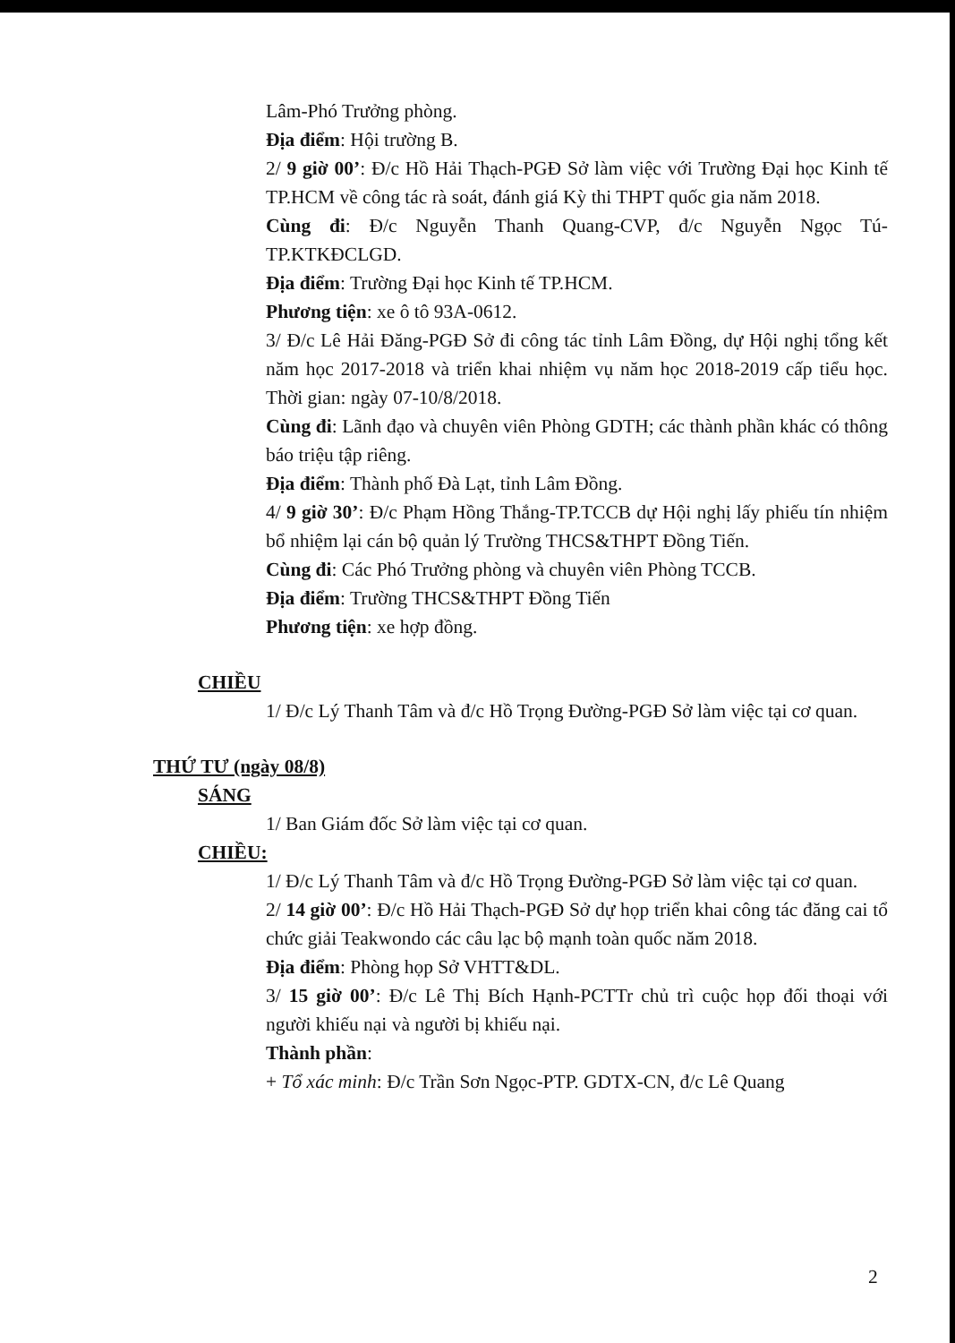Lâm-Phó Trưởng phòng.
Địa điểm: Hội trường B.
2/ 9 giờ 00’: Đ/c Hồ Hải Thạch-PGĐ Sở làm việc với Trường Đại học Kinh tế TP.HCM về công tác rà soát, đánh giá Kỳ thi THPT quốc gia năm 2018.
Cùng đi: Đ/c Nguyễn Thanh Quang-CVP, đ/c Nguyễn Ngọc Tú-TP.KTKĐCLGD.
Địa điểm: Trường Đại học Kinh tế TP.HCM.
Phương tiện: xe ô tô 93A-0612.
3/ Đ/c Lê Hải Đăng-PGĐ Sở đi công tác tỉnh Lâm Đồng, dự Hội nghị tổng kết năm học 2017-2018 và triển khai nhiệm vụ năm học 2018-2019 cấp tiểu học. Thời gian: ngày 07-10/8/2018.
Cùng đi: Lãnh đạo và chuyên viên Phòng GDTH; các thành phần khác có thông báo triệu tập riêng.
Địa điểm: Thành phố Đà Lạt, tỉnh Lâm Đồng.
4/ 9 giờ 30’: Đ/c Phạm Hồng Thắng-TP.TCCB dự Hội nghị lấy phiếu tín nhiệm bổ nhiệm lại cán bộ quản lý Trường THCS&THPT Đồng Tiến.
Cùng đi: Các Phó Trưởng phòng và chuyên viên Phòng TCCB.
Địa điểm: Trường THCS&THPT Đồng Tiến
Phương tiện: xe hợp đồng.
CHIỀU
1/ Đ/c Lý Thanh Tâm và đ/c Hồ Trọng Đường-PGĐ Sở làm việc tại cơ quan.
THỨ TƯ (ngày 08/8)
SÁNG
1/ Ban Giám đốc Sở làm việc tại cơ quan.
CHIỀU:
1/ Đ/c Lý Thanh Tâm và đ/c Hồ Trọng Đường-PGĐ Sở làm việc tại cơ quan.
2/ 14 giờ 00’: Đ/c Hồ Hải Thạch-PGĐ Sở dự họp triển khai công tác đăng cai tổ chức giải Teakwondo các câu lạc bộ mạnh toàn quốc năm 2018.
Địa điểm: Phòng họp Sở VHTT&DL.
3/ 15 giờ 00’: Đ/c Lê Thị Bích Hạnh-PCTTr chủ trì cuộc họp đối thoại với người khiếu nại và người bị khiếu nại.
Thành phần:
+ Tổ xác minh: Đ/c Trần Sơn Ngọc-PTP. GDTX-CN, đ/c Lê Quang
2